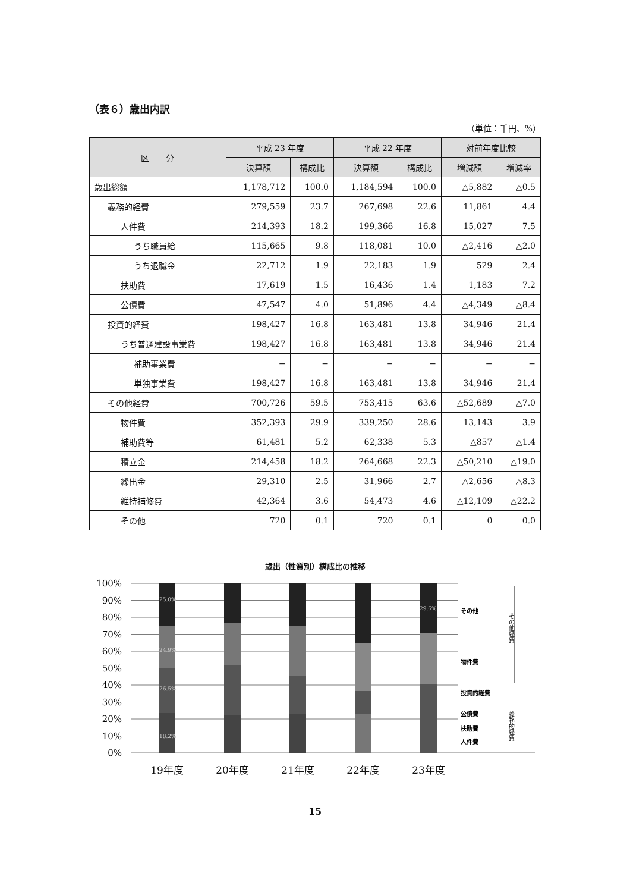（表６）歳出内訳
（単位：千円、%）
| 区 分 | 平成 23 年度 | | 平成 22 年度 | | 対前年度比較 | |
| --- | --- | --- | --- | --- | --- | --- |
| | 決算額 | 構成比 | 決算額 | 構成比 | 増減額 | 増減率 |
| 歳出総額 | 1,178,712 | 100.0 | 1,184,594 | 100.0 | △5,882 | △0.5 |
| 義務的経費 | 279,559 | 23.7 | 267,698 | 22.6 | 11,861 | 4.4 |
| 人件費 | 214,393 | 18.2 | 199,366 | 16.8 | 15,027 | 7.5 |
| うち職員給 | 115,665 | 9.8 | 118,081 | 10.0 | △2,416 | △2.0 |
| うち退職金 | 22,712 | 1.9 | 22,183 | 1.9 | 529 | 2.4 |
| 扶助費 | 17,619 | 1.5 | 16,436 | 1.4 | 1,183 | 7.2 |
| 公債費 | 47,547 | 4.0 | 51,896 | 4.4 | △4,349 | △8.4 |
| 投資的経費 | 198,427 | 16.8 | 163,481 | 13.8 | 34,946 | 21.4 |
| うち普通建設事業費 | 198,427 | 16.8 | 163,481 | 13.8 | 34,946 | 21.4 |
| 補助事業費 | − | − | − | − | − | − |
| 単独事業費 | 198,427 | 16.8 | 163,481 | 13.8 | 34,946 | 21.4 |
| その他経費 | 700,726 | 59.5 | 753,415 | 63.6 | △52,689 | △7.0 |
| 物件費 | 352,393 | 29.9 | 339,250 | 28.6 | 13,143 | 3.9 |
| 補助費等 | 61,481 | 5.2 | 62,338 | 5.3 | △857 | △1.4 |
| 積立金 | 214,458 | 18.2 | 264,668 | 22.3 | △50,210 | △19.0 |
| 繰出金 | 29,310 | 2.5 | 31,966 | 2.7 | △2,656 | △8.3 |
| 維持補修費 | 42,364 | 3.6 | 54,473 | 4.6 | △12,109 | △22.2 |
| その他 | 720 | 0.1 | 720 | 0.1 | 0 | 0.0 |
歳出（性質別）構成比の推移
100%
90%
80%
70%
60%
50%
40%
30%
20%
10%
0%
25.0%
24.9%
26.5%
18.2%
29.6%
19年度
20年度
21年度
22年度
23年度
その他
物件費
投資的経費
公債費
扶助費
人件費
その他経費
義務的経費
15